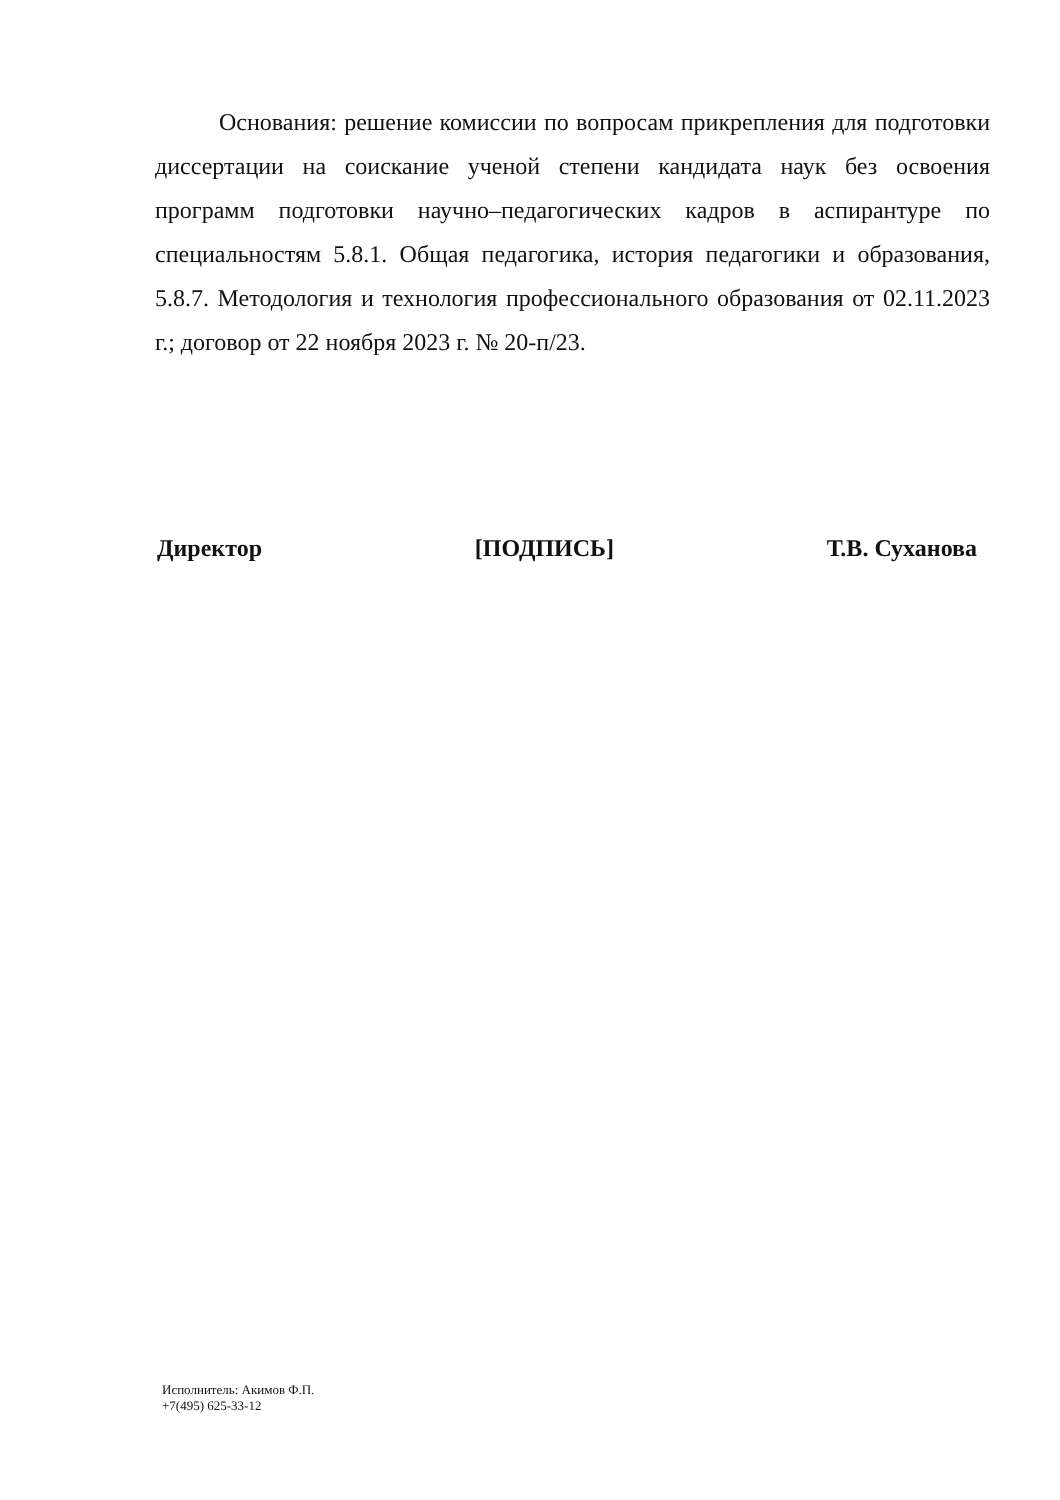Основания: решение комиссии по вопросам прикрепления для подготовки диссертации на соискание ученой степени кандидата наук без освоения программ подготовки научно–педагогических кадров в аспирантуре по специальностям 5.8.1. Общая педагогика, история педагогики и образования, 5.8.7. Методология и технология профессионального образования от 02.11.2023 г.; договор от 22 ноября 2023 г. № 20-п/23.
Директор [ПОДПИСЬ] Т.В. Суханова
Исполнитель: Акимов Ф.П.
+7(495) 625-33-12